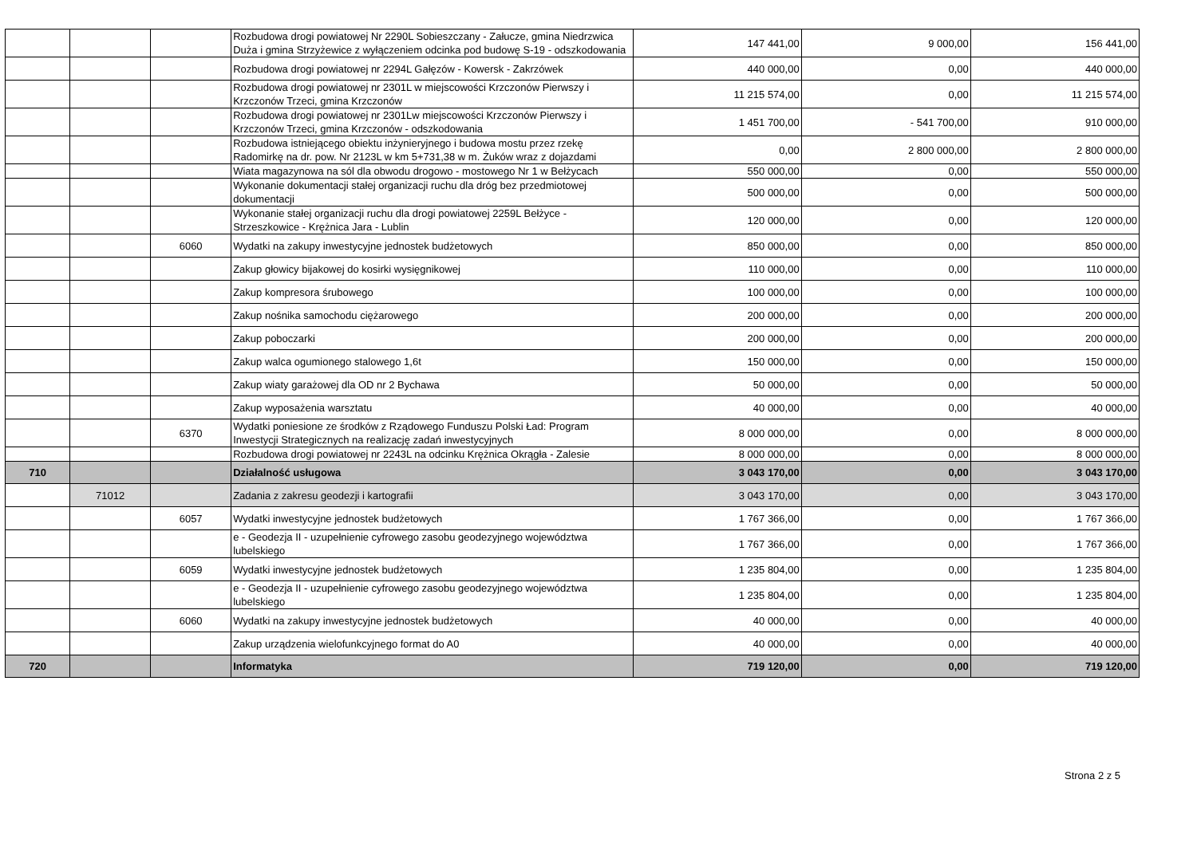| | | | Rozbudowa drogi powiatowej Nr 2290L Sobieszczany - Załucze, gmina Niedrzwica Duża i gmina Strzyżewice z wyłączeniem odcinka pod budowę S-19 - odszkodowania | 147 441,00 | 9 000,00 | 156 441,00 |
| | | | Rozbudowa drogi powiatowej nr 2294L Gałęzów - Kowersk - Zakrzówek | 440 000,00 | 0,00 | 440 000,00 |
| | | | Rozbudowa drogi powiatowej nr 2301L w miejscowości Krzczonów Pierwszy i Krzczonów Trzeci, gmina Krzczonów | 11 215 574,00 | 0,00 | 11 215 574,00 |
| | | | Rozbudowa drogi powiatowej nr 2301Lw miejscowości Krzczonów Pierwszy i Krzczonów Trzeci, gmina Krzczonów - odszkodowania | 1 451 700,00 | - 541 700,00 | 910 000,00 |
| | | | Rozbudowa istniejącego obiektu inżynieryjnego i budowa mostu przez rzekę Radomirkę na dr. pow. Nr 2123L w km 5+731,38 w m. Żuków wraz z dojazdami | 0,00 | 2 800 000,00 | 2 800 000,00 |
| | | | Wiata magazynowa na sól dla obwodu drogowo - mostowego Nr 1 w Bełżycach | 550 000,00 | 0,00 | 550 000,00 |
| | | | Wykonanie dokumentacji stałej organizacji ruchu dla dróg bez przedmiotowej dokumentacji | 500 000,00 | 0,00 | 500 000,00 |
| | | | Wykonanie stałej organizacji ruchu dla drogi powiatowej 2259L Bełżyce - Strzeszkowice - Krężnica Jara - Lublin | 120 000,00 | 0,00 | 120 000,00 |
| | | 6060 | Wydatki na zakupy inwestycyjne jednostek budżetowych | 850 000,00 | 0,00 | 850 000,00 |
| | | | Zakup głowicy bijakowej do kosirki wysięgnikowej | 110 000,00 | 0,00 | 110 000,00 |
| | | | Zakup kompresora śrubowego | 100 000,00 | 0,00 | 100 000,00 |
| | | | Zakup nośnika samochodu ciężarowego | 200 000,00 | 0,00 | 200 000,00 |
| | | | Zakup poboczarki | 200 000,00 | 0,00 | 200 000,00 |
| | | | Zakup walca ogumionego stalowego 1,6t | 150 000,00 | 0,00 | 150 000,00 |
| | | | Zakup wiaty garażowej dla OD nr 2 Bychawa | 50 000,00 | 0,00 | 50 000,00 |
| | | | Zakup wyposażenia warsztatu | 40 000,00 | 0,00 | 40 000,00 |
| | | 6370 | Wydatki poniesione ze środków z Rządowego Funduszu Polski Ład: Program Inwestycji Strategicznych na realizację zadań inwestycyjnych | 8 000 000,00 | 0,00 | 8 000 000,00 |
| | | | Rozbudowa drogi powiatowej nr 2243L na odcinku Krężnica Okrągła - Zalesie | 8 000 000,00 | 0,00 | 8 000 000,00 |
| 710 | | | Działalność usługowa | 3 043 170,00 | 0,00 | 3 043 170,00 |
| | 71012 | | Zadania z zakresu geodezji i kartografii | 3 043 170,00 | 0,00 | 3 043 170,00 |
| | | 6057 | Wydatki inwestycyjne jednostek budżetowych | 1 767 366,00 | 0,00 | 1 767 366,00 |
| | | | e - Geodezja II - uzupełnienie cyfrowego zasobu geodezyjnego województwa lubelskiego | 1 767 366,00 | 0,00 | 1 767 366,00 |
| | | 6059 | Wydatki inwestycyjne jednostek budżetowych | 1 235 804,00 | 0,00 | 1 235 804,00 |
| | | | e - Geodezja II - uzupełnienie cyfrowego zasobu geodezyjnego województwa lubelskiego | 1 235 804,00 | 0,00 | 1 235 804,00 |
| | | 6060 | Wydatki na zakupy inwestycyjne jednostek budżetowych | 40 000,00 | 0,00 | 40 000,00 |
| | | | Zakup urządzenia wielofunkcyjnego format do A0 | 40 000,00 | 0,00 | 40 000,00 |
| 720 | | | Informatyka | 719 120,00 | 0,00 | 719 120,00 |
Strona 2 z 5